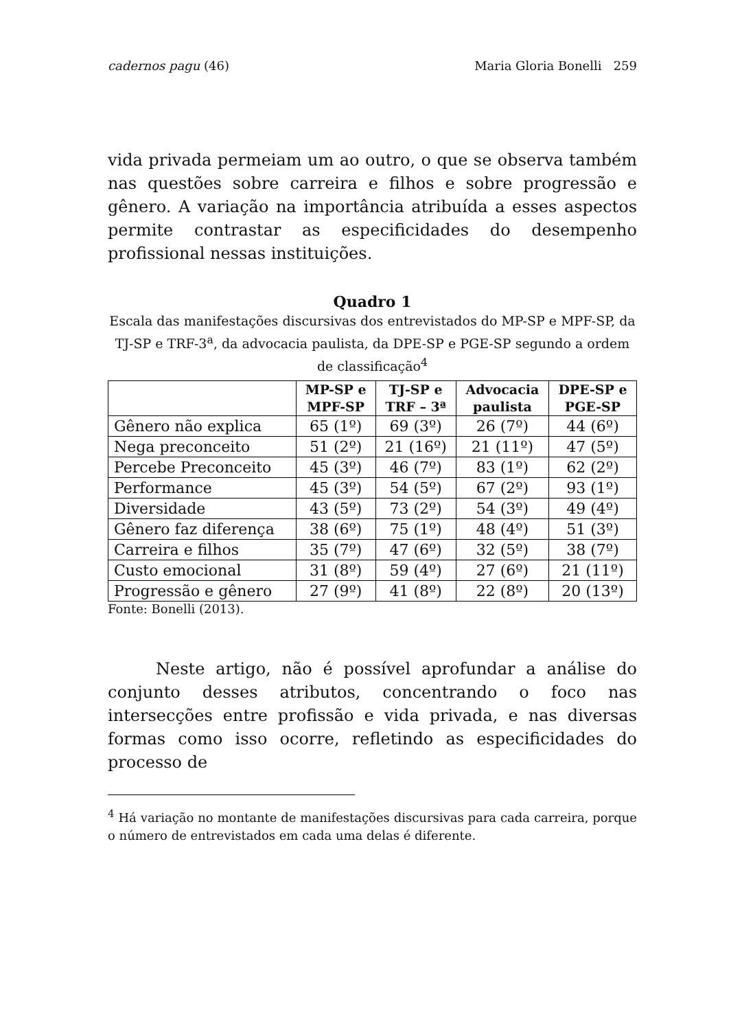cadernos pagu (46) Maria Gloria Bonelli 259
vida privada permeiam um ao outro, o que se observa também nas questões sobre carreira e filhos e sobre progressão e gênero. A variação na importância atribuída a esses aspectos permite contrastar as especificidades do desempenho profissional nessas instituições.
Quadro 1
Escala das manifestações discursivas dos entrevistados do MP-SP e MPF-SP, da TJ-SP e TRF-3<sup>a</sup>, da advocacia paulista, da DPE-SP e PGE-SP segundo a ordem de classificação<sup>4</sup>
| | MP-SP e MPF-SP | TJ-SP e TRF – 3ª | Advocacia paulista | DPE-SP e PGE-SP |
| --- | --- | --- | --- | --- |
| Gênero não explica | 65 (1º) | 69 (3º) | 26 (7º) | 44 (6º) |
| Nega preconceito | 51 (2º) | 21 (16º) | 21 (11º) | 47 (5º) |
| Percebe Preconceito | 45 (3º) | 46 (7º) | 83 (1º) | 62 (2º) |
| Performance | 45 (3º) | 54 (5º) | 67 (2º) | 93 (1º) |
| Diversidade | 43 (5º) | 73 (2º) | 54 (3º) | 49 (4º) |
| Gênero faz diferença | 38 (6º) | 75 (1º) | 48 (4º) | 51 (3º) |
| Carreira e filhos | 35 (7º) | 47 (6º) | 32 (5º) | 38 (7º) |
| Custo emocional | 31 (8º) | 59 (4º) | 27 (6º) | 21 (11º) |
| Progressão e gênero | 27 (9º) | 41 (8º) | 22 (8º) | 20 (13º) |
Fonte: Bonelli (2013).
Neste artigo, não é possível aprofundar a análise do conjunto desses atributos, concentrando o foco nas intersecções entre profissão e vida privada, e nas diversas formas como isso ocorre, refletindo as especificidades do processo de
<sup>4</sup> Há variação no montante de manifestações discursivas para cada carreira, porque o número de entrevistados em cada uma delas é diferente.